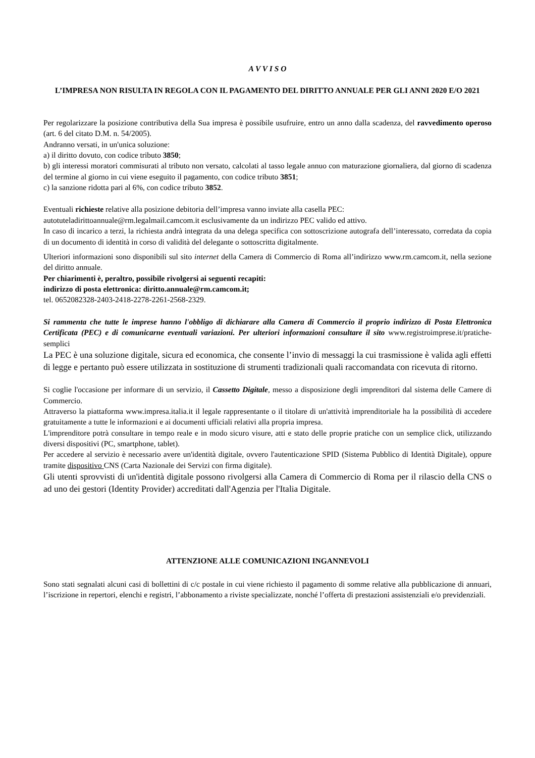A V V I S O
L’IMPRESA NON RISULTA IN REGOLA CON IL PAGAMENTO DEL DIRITTO ANNUALE PER GLI ANNI 2020 E/O 2021
Per regolarizzare la posizione contributiva della Sua impresa è possibile usufruire, entro un anno dalla scadenza, del ravvedimento operoso (art. 6 del citato D.M. n. 54/2005).
Andranno versati, in un'unica soluzione:
a) il diritto dovuto, con codice tributo 3850;
b) gli interessi moratori commisurati al tributo non versato, calcolati al tasso legale annuo con maturazione giornaliera, dal giorno di scadenza del termine al giorno in cui viene eseguito il pagamento, con codice tributo 3851;
c) la sanzione ridotta pari al 6%, con codice tributo 3852.
Eventuali richieste relative alla posizione debitoria dell’impresa vanno inviate alla casella PEC:
autotuteladirittoannuale@rm.legalmail.camcom.it esclusivamente da un indirizzo PEC valido ed attivo.
In caso di incarico a terzi, la richiesta andrà integrata da una delega specifica con sottoscrizione autografa dell’interessato, corredata da copia di un documento di identità in corso di validità del delegante o sottoscritta digitalmente.
Ulteriori informazioni sono disponibili sul sito internet della Camera di Commercio di Roma all’indirizzo www.rm.camcom.it, nella sezione del diritto annuale.
Per chiarimenti è, peraltro, possibile rivolgersi ai seguenti recapiti:
indirizzo di posta elettronica: diritto.annuale@rm.camcom.it;
tel. 0652082328-2403-2418-2278-2261-2568-2329.
Si rammenta che tutte le imprese hanno l'obbligo di dichiarare alla Camera di Commercio il proprio indirizzo di Posta Elettronica Certificata (PEC) e di comunicarne eventuali variazioni. Per ulteriori informazioni consultare il sito www.registroimprese.it/pratiche-semplici
La PEC è una soluzione digitale, sicura ed economica, che consente l’invio di messaggi la cui trasmissione è valida agli effetti di legge e pertanto può essere utilizzata in sostituzione di strumenti tradizionali quali raccomandata con ricevuta di ritorno.
Si coglie l'occasione per informare di un servizio, il Cassetto Digitale, messo a disposizione degli imprenditori dal sistema delle Camere di Commercio.
Attraverso la piattaforma www.impresa.italia.it il legale rappresentante o il titolare di un'attività imprenditoriale ha la possibilità di accedere gratuitamente a tutte le informazioni e ai documenti ufficiali relativi alla propria impresa.
L'imprenditore potrà consultare in tempo reale e in modo sicuro visure, atti e stato delle proprie pratiche con un semplice click, utilizzando diversi dispositivi (PC, smartphone, tablet).
Per accedere al servizio è necessario avere un'identità digitale, ovvero l'autenticazione SPID (Sistema Pubblico di Identità Digitale), oppure tramite dispositivo CNS (Carta Nazionale dei Servizi con firma digitale).
Gli utenti sprovvisti di un'identità digitale possono rivolgersi alla Camera di Commercio di Roma per il rilascio della CNS o ad uno dei gestori (Identity Provider) accreditati dall'Agenzia per l'Italia Digitale.
ATTENZIONE ALLE COMUNICAZIONI INGANNEVOLI
Sono stati segnalati alcuni casi di bollettini di c/c postale in cui viene richiesto il pagamento di somme relative alla pubblicazione di annuari, l’iscrizione in repertori, elenchi e registri, l’abbonamento a riviste specializzate, nonché l’offerta di prestazioni assistenziali e/o previdenziali.